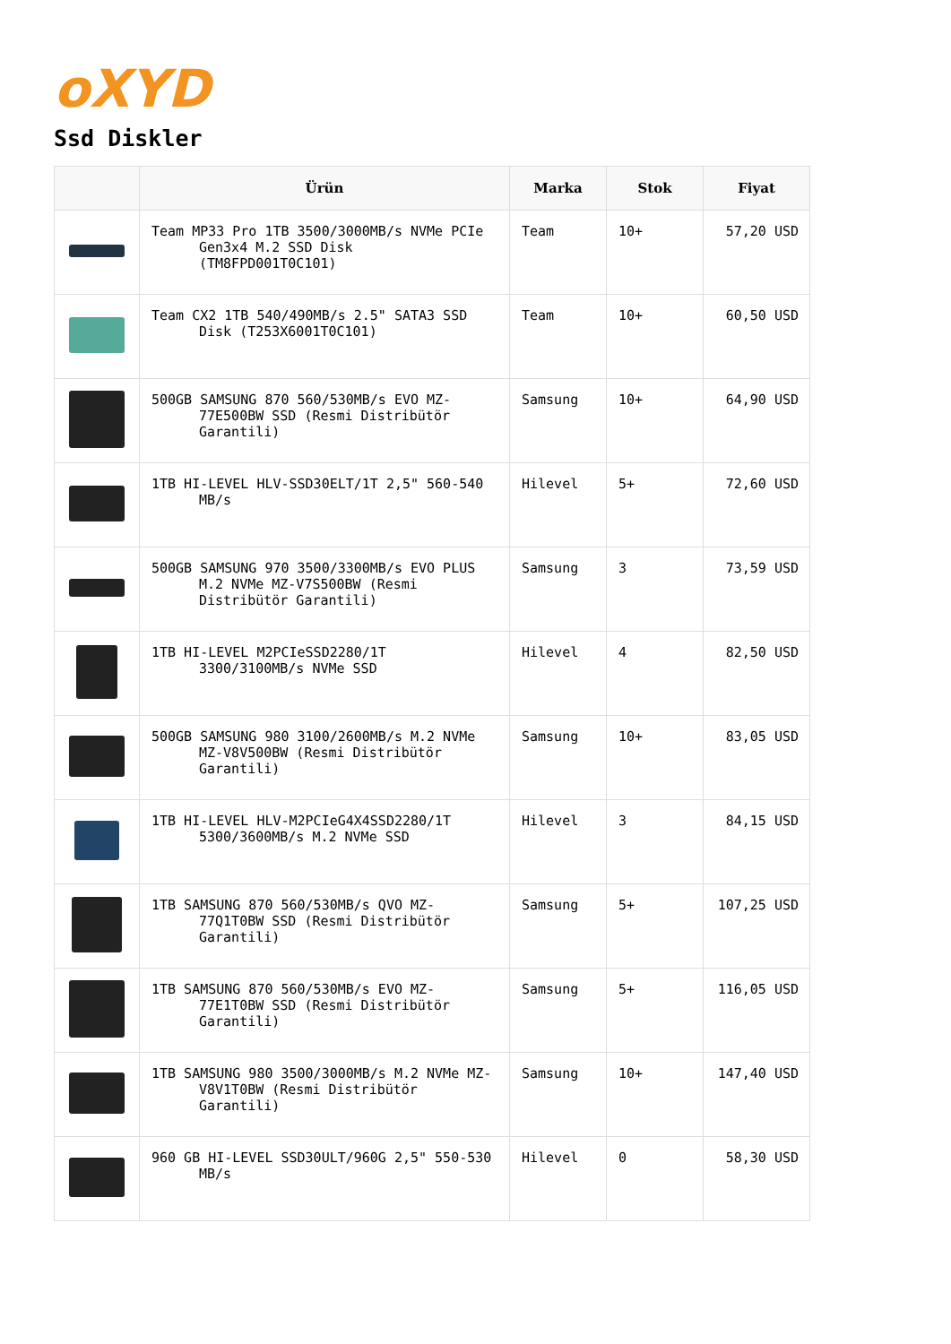oXYD
Ssd Diskler
| | Ürün | Marka | Stok | Fiyat |
| --- | --- | --- | --- | --- |
| | Team MP33 Pro 1TB 3500/3000MB/s NVMe PCIe Gen3x4 M.2 SSD Disk (TM8FPD001T0C101) | Team | 10+ | 57,20 USD |
| | Team CX2 1TB 540/490MB/s 2.5" SATA3 SSD Disk (T253X6001T0C101) | Team | 10+ | 60,50 USD |
| | 500GB SAMSUNG 870 560/530MB/s EVO MZ-77E500BW SSD (Resmi Distribütör Garantili) | Samsung | 10+ | 64,90 USD |
| | 1TB HI-LEVEL HLV-SSD30ELT/1T 2,5" 560-540 MB/s | Hilevel | 5+ | 72,60 USD |
| | 500GB SAMSUNG 970 3500/3300MB/s EVO PLUS M.2 NVMe MZ-V7S500BW (Resmi Distribütör Garantili) | Samsung | 3 | 73,59 USD |
| | 1TB HI-LEVEL M2PCIeSSD2280/1T 3300/3100MB/s NVMe SSD | Hilevel | 4 | 82,50 USD |
| | 500GB SAMSUNG 980 3100/2600MB/s M.2 NVMe MZ-V8V500BW (Resmi Distribütör Garantili) | Samsung | 10+ | 83,05 USD |
| | 1TB HI-LEVEL HLV-M2PCIeG4X4SSD2280/1T 5300/3600MB/s M.2 NVMe SSD | Hilevel | 3 | 84,15 USD |
| | 1TB SAMSUNG 870 560/530MB/s QVO MZ-77Q1T0BW SSD (Resmi Distribütör Garantili) | Samsung | 5+ | 107,25 USD |
| | 1TB SAMSUNG 870 560/530MB/s EVO MZ-77E1T0BW SSD (Resmi Distribütör Garantili) | Samsung | 5+ | 116,05 USD |
| | 1TB SAMSUNG 980 3500/3000MB/s M.2 NVMe MZ-V8V1T0BW (Resmi Distribütör Garantili) | Samsung | 10+ | 147,40 USD |
| | 960 GB HI-LEVEL SSD30ULT/960G 2,5" 550-530 MB/s | Hilevel | 0 | 58,30 USD |